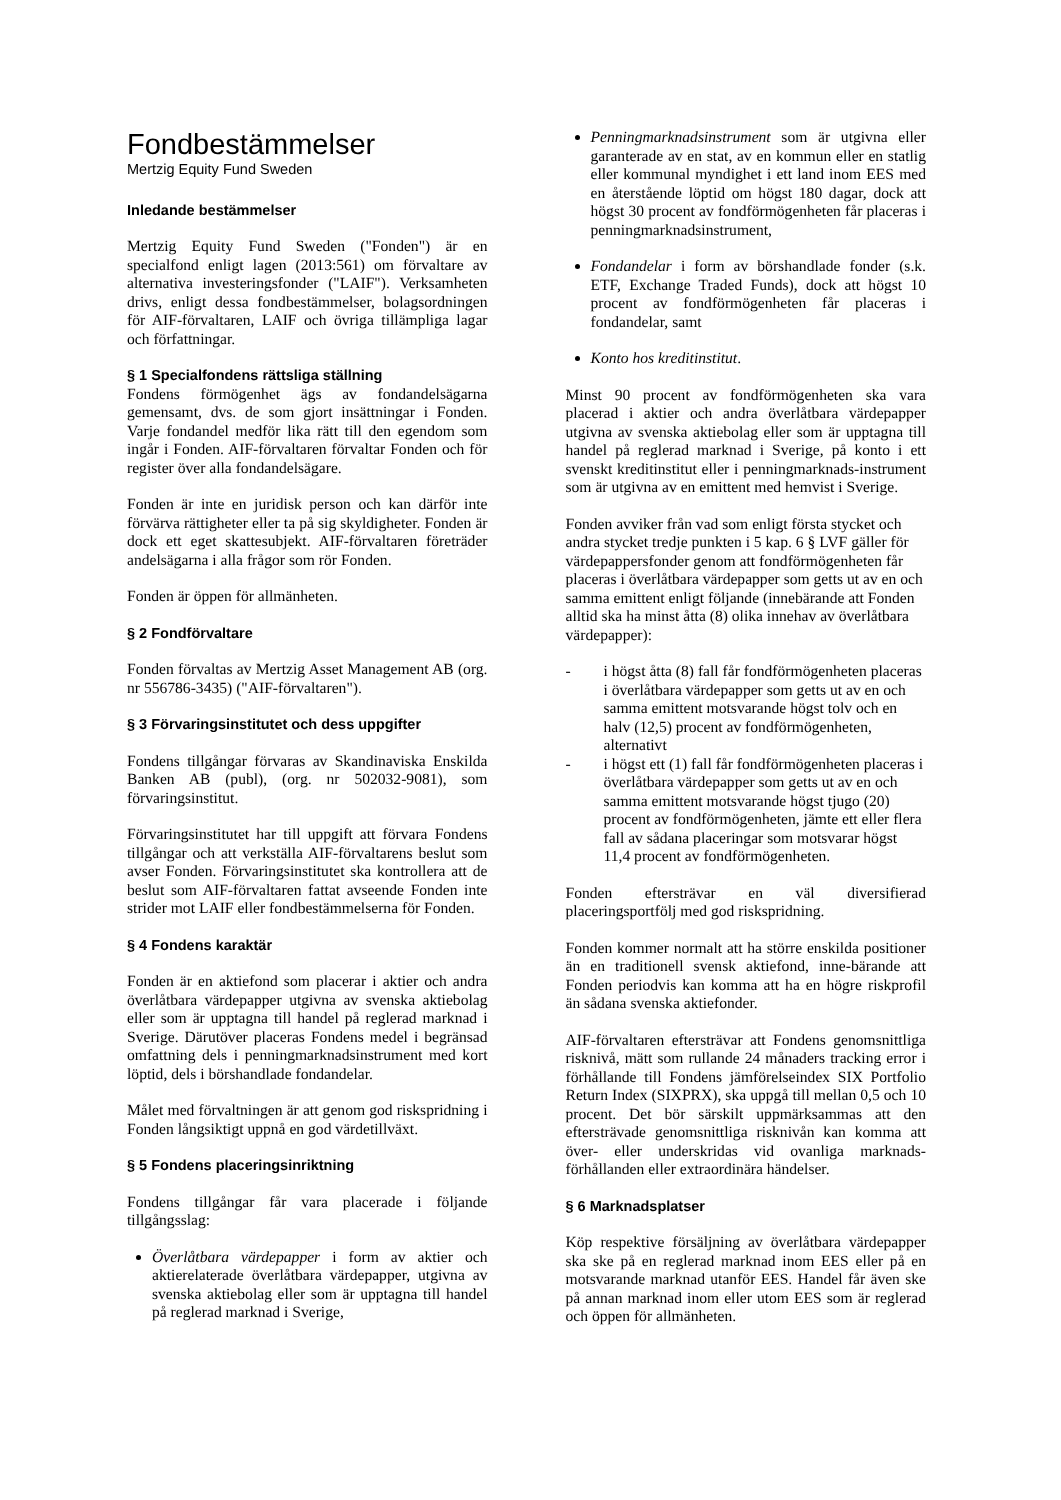Fondbestämmelser
Mertzig Equity Fund Sweden
Inledande bestämmelser
Mertzig Equity Fund Sweden ("Fonden") är en specialfond enligt lagen (2013:561) om förvaltare av alternativa investeringsfonder ("LAIF"). Verksamheten drivs, enligt dessa fondbestämmelser, bolagsordningen för AIF-förvaltaren, LAIF och övriga tillämpliga lagar och författningar.
§ 1 Specialfondens rättsliga ställning
Fondens förmögenhet ägs av fondandelsägarna gemensamt, dvs. de som gjort insättningar i Fonden. Varje fondandel medför lika rätt till den egendom som ingår i Fonden. AIF-förvaltaren förvaltar Fonden och för register över alla fondandelsägare.
Fonden är inte en juridisk person och kan därför inte förvärva rättigheter eller ta på sig skyldigheter. Fonden är dock ett eget skattesubjekt. AIF-förvaltaren företräder andelsägarna i alla frågor som rör Fonden.
Fonden är öppen för allmänheten.
§ 2 Fondförvaltare
Fonden förvaltas av Mertzig Asset Management AB (org. nr 556786-3435) ("AIF-förvaltaren").
§ 3 Förvaringsinstitutet och dess uppgifter
Fondens tillgångar förvaras av Skandinaviska Enskilda Banken AB (publ), (org. nr 502032-9081), som förvaringsinstitut.
Förvaringsinstitutet har till uppgift att förvara Fondens tillgångar och att verkställa AIF-förvaltarens beslut som avser Fonden. Förvaringsinstitutet ska kontrollera att de beslut som AIF-förvaltaren fattat avseende Fonden inte strider mot LAIF eller fondbestämmelserna för Fonden.
§ 4 Fondens karaktär
Fonden är en aktiefond som placerar i aktier och andra överlåtbara värdepapper utgivna av svenska aktiebolag eller som är upptagna till handel på reglerad marknad i Sverige. Därutöver placeras Fondens medel i begränsad omfattning dels i penningmarknadsinstrument med kort löptid, dels i börshandlade fondandelar.
Målet med förvaltningen är att genom god riskspridning i Fonden långsiktigt uppnå en god värdetillväxt.
§ 5 Fondens placeringsinriktning
Fondens tillgångar får vara placerade i följande tillgångsslag:
Överlåtbara värdepapper i form av aktier och aktierelaterade överlåtbara värdepapper, utgivna av svenska aktiebolag eller som är upptagna till handel på reglerad marknad i Sverige,
Penningmarknadsinstrument som är utgivna eller garanterade av en stat, av en kommun eller en statlig eller kommunal myndighet i ett land inom EES med en återstående löptid om högst 180 dagar, dock att högst 30 procent av fondförmögenheten får placeras i penningmarknadsinstrument,
Fondandelar i form av börshandlade fonder (s.k. ETF, Exchange Traded Funds), dock att högst 10 procent av fondförmögenheten får placeras i fondandelar, samt
Konto hos kreditinstitut.
Minst 90 procent av fondförmögenheten ska vara placerad i aktier och andra överlåtbara värdepapper utgivna av svenska aktiebolag eller som är upptagna till handel på reglerad marknad i Sverige, på konto i ett svenskt kreditinstitut eller i penningmarknads-instrument som är utgivna av en emittent med hemvist i Sverige.
Fonden avviker från vad som enligt första stycket och andra stycket tredje punkten i 5 kap. 6 § LVF gäller för värdepappersfonder genom att fondförmögenheten får placeras i överlåtbara värdepapper som getts ut av en och samma emittent enligt följande (innebärande att Fonden alltid ska ha minst åtta (8) olika innehav av överlåtbara värdepapper):
- i högst åtta (8) fall får fondförmögenheten placeras i överlåtbara värdepapper som getts ut av en och samma emittent motsvarande högst tolv och en halv (12,5) procent av fondförmögenheten, alternativt
- i högst ett (1) fall får fondförmögenheten placeras i överlåtbara värdepapper som getts ut av en och samma emittent motsvarande högst tjugo (20) procent av fondförmögenheten, jämte ett eller flera fall av sådana placeringar som motsvarar högst 11,4 procent av fondförmögenheten.
Fonden eftersträvar en väl diversifierad placeringsportfölj med god riskspridning.
Fonden kommer normalt att ha större enskilda positioner än en traditionell svensk aktiefond, inne-bärande att Fonden periodvis kan komma att ha en högre riskprofil än sådana svenska aktiefonder.
AIF-förvaltaren eftersträvar att Fondens genomsnittliga risknivå, mätt som rullande 24 månaders tracking error i förhållande till Fondens jämförelseindex SIX Portfolio Return Index (SIXPRX), ska uppgå till mellan 0,5 och 10 procent. Det bör särskilt uppmärksammas att den eftersträvade genomsnittliga risknivån kan komma att över- eller underskridas vid ovanliga marknads-förhållanden eller extraordinära händelser.
§ 6 Marknadsplatser
Köp respektive försäljning av överlåtbara värdepapper ska ske på en reglerad marknad inom EES eller på en motsvarande marknad utanför EES. Handel får även ske på annan marknad inom eller utom EES som är reglerad och öppen för allmänheten.